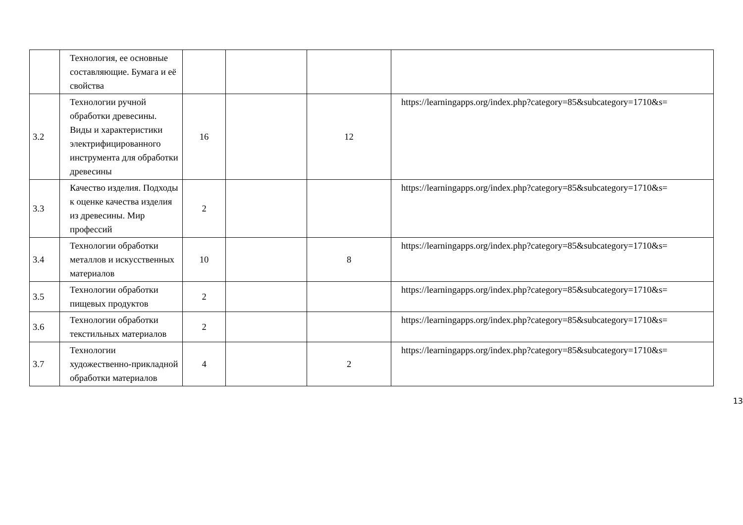| | Технология, ее основные составляющие. Бумага и её свойства | | | | |
| 3.2 | Технологии ручной обработки древесины. Виды и характеристики электрифицированного инструмента для обработки древесины | 16 | | 12 | https://learningapps.org/index.php?category=85&subcategory=1710&s= |
| 3.3 | Качество изделия. Подходы к оценке качества изделия из древесины. Мир профессий | 2 | | | https://learningapps.org/index.php?category=85&subcategory=1710&s= |
| 3.4 | Технологии обработки металлов и искусственных материалов | 10 | | 8 | https://learningapps.org/index.php?category=85&subcategory=1710&s= |
| 3.5 | Технологии обработки пищевых продуктов | 2 | | | https://learningapps.org/index.php?category=85&subcategory=1710&s= |
| 3.6 | Технологии обработки текстильных материалов | 2 | | | https://learningapps.org/index.php?category=85&subcategory=1710&s= |
| 3.7 | Технологии художественно-прикладной обработки материалов | 4 | | 2 | https://learningapps.org/index.php?category=85&subcategory=1710&s= |
13